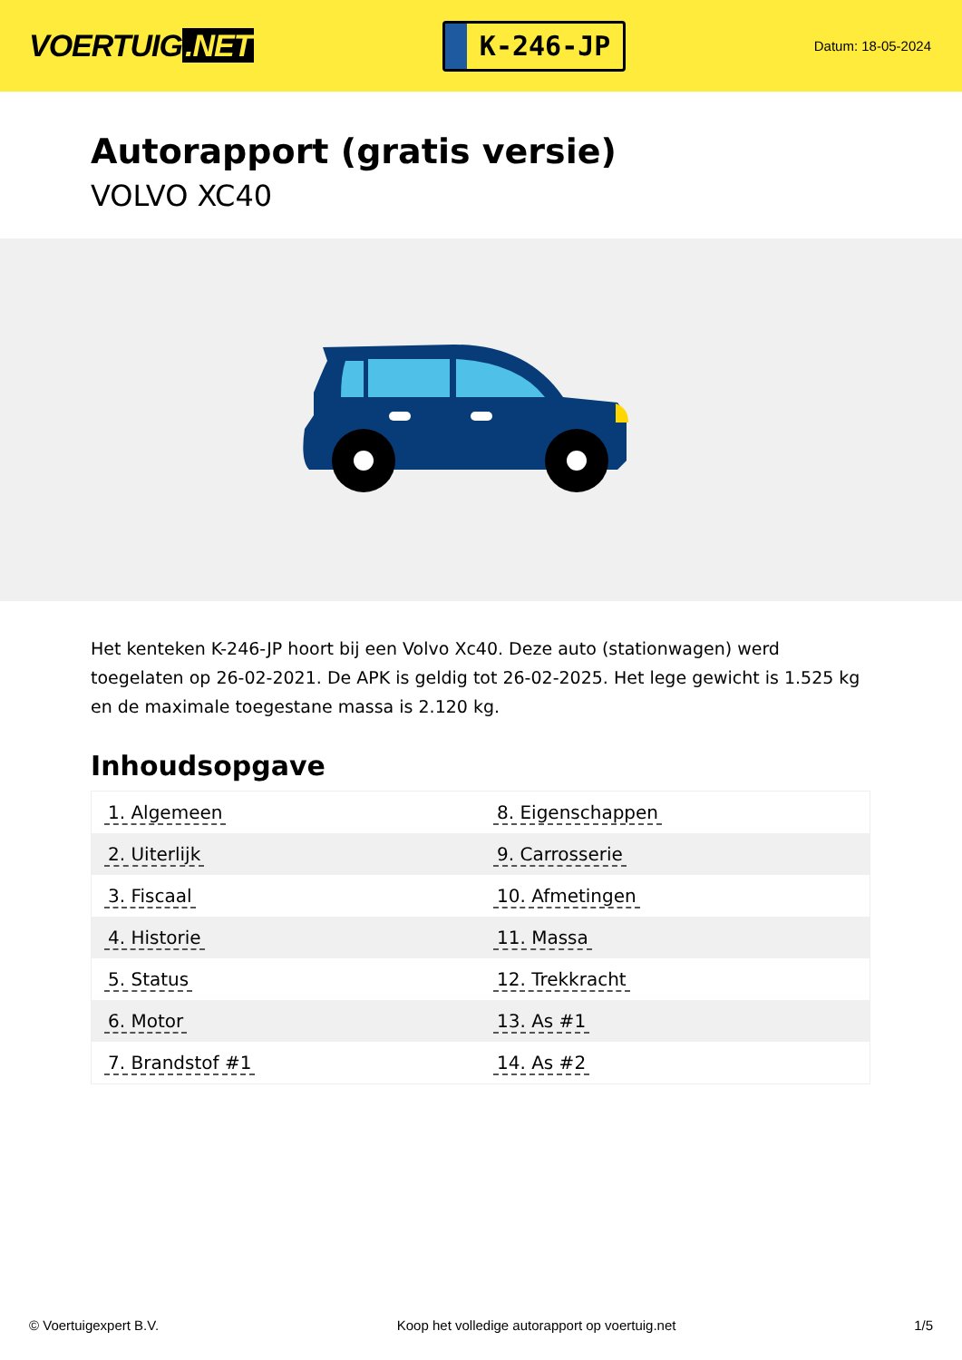VOERTUIG.NET
K-246-JP
Datum: 18-05-2024
Autorapport (gratis versie)
VOLVO XC40
Het kenteken K-246-JP hoort bij een Volvo Xc40. Deze auto (stationwagen) werd toegelaten op 26-02-2021. De APK is geldig tot 26-02-2025. Het lege gewicht is 1.525 kg en de maximale toegestane massa is 2.120 kg.
Inhoudsopgave
| 1. Algemeen | 8. Eigenschappen |
| 2. Uiterlijk | 9. Carrosserie |
| 3. Fiscaal | 10. Afmetingen |
| 4. Historie | 11. Massa |
| 5. Status | 12. Trekkracht |
| 6. Motor | 13. As #1 |
| 7. Brandstof #1 | 14. As #2 |
© Voertuigexpert B.V. Koop het volledige autorapport op voertuig.net 1/5